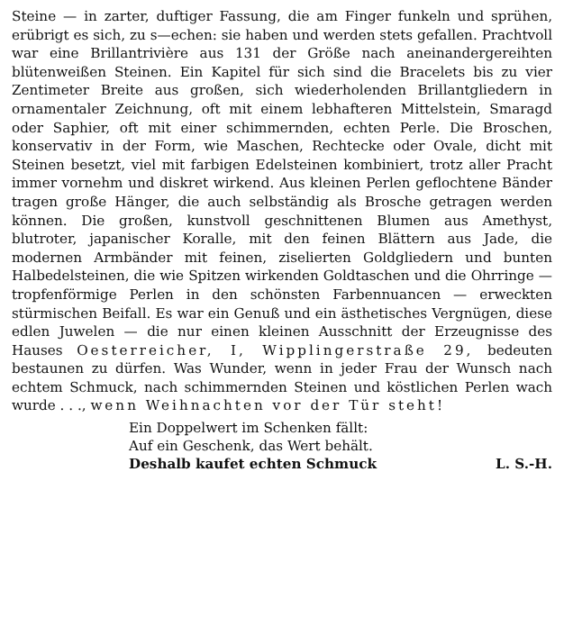Steine — in zarter, duftiger Fassung, die am Finger funkeln und sprühen, erübrigt es sich, zu s—echen: sie haben und werden stets gefallen. Prachtvoll war eine Brillantrivière aus 131 der Größe nach aneinandergereihten blütenweißen Steinen. Ein Kapitel für sich sind die Bracelets bis zu vier Zentimeter Breite aus großen, sich wiederholenden Brillantgliedern in ornamentaler Zeichnung, oft mit einem lebhafteren Mittelstein, Smaragd oder Saphier, oft mit einer schimmernden, echten Perle. Die Broschen, konservativ in der Form, wie Maschen, Rechtecke oder Ovale, dicht mit Steinen besetzt, viel mit farbigen Edelsteinen kombiniert, trotz aller Pracht immer vornehm und diskret wirkend. Aus kleinen Perlen geflochtene Bänder tragen große Hänger, die auch selbständig als Brosche getragen werden können. Die großen, kunstvoll geschnittenen Blumen aus Amethyst, blutroter, japanischer Koralle, mit den feinen Blättern aus Jade, die modernen Armbänder mit feinen, ziselierten Goldgliedern und bunten Halbedelsteinen, die wie Spitzen wirkenden Goldtaschen und die Ohrringe — tropfenförmige Perlen in den schönsten Farbennuancen — erweckten stürmischen Beifall. Es war ein Genuß und ein ästhetisches Vergnügen, diese edlen Juwelen — die nur einen kleinen Ausschnitt der Erzeugnisse des Hauses Oesterreicher, I, Wipplingerstraße 29, bedeuten bestaunen zu dürfen. Was Wunder, wenn in jeder Frau der Wunsch nach echtem Schmuck, nach schimmernden Steinen und köstlichen Perlen wach wurde . . ., wenn Weihnachten vor der Tür steht!
Ein Doppelwert im Schenken fällt:
Auf ein Geschenk, das Wert behält.
Deshalb kaufet echten Schmuck L. S.-H.